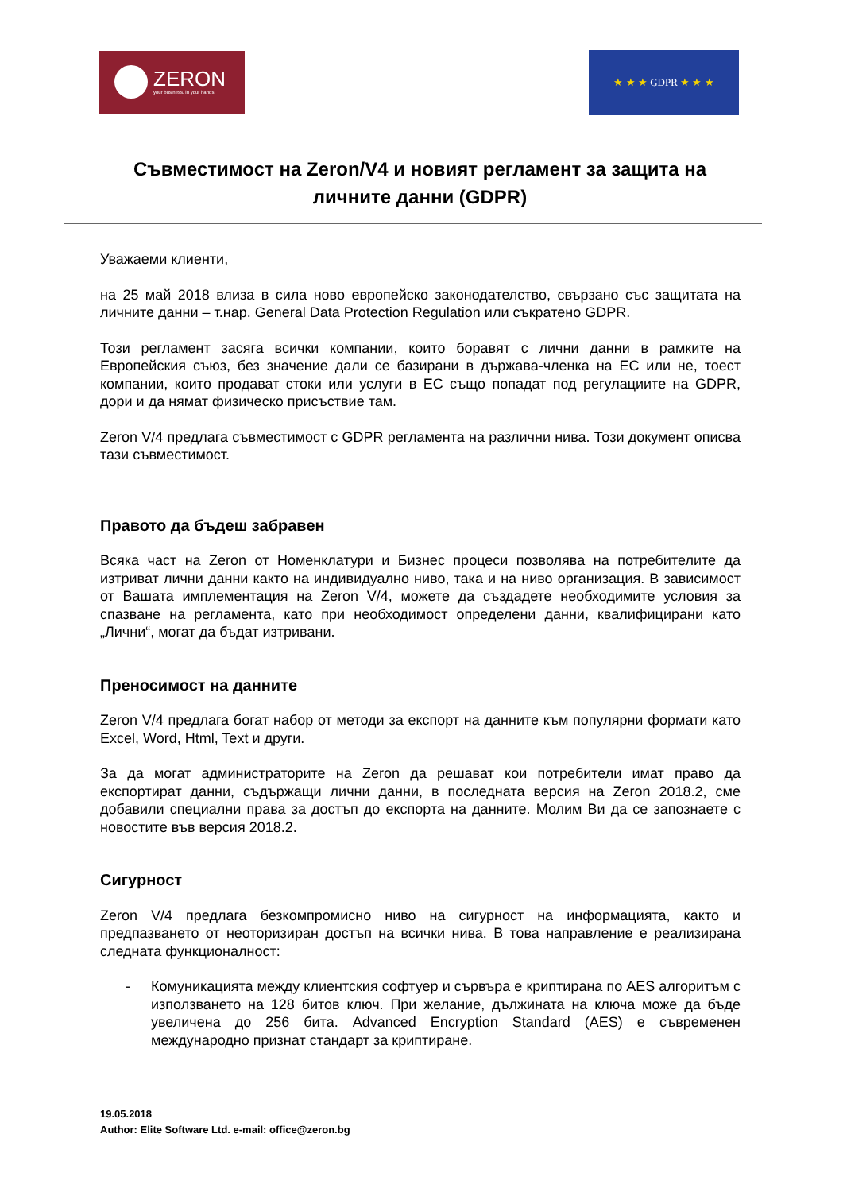ZERON
your business. in your hands
★ ★ ★ GDPR ★ ★ ★
Съвместимост на Zeron/V4 и новият регламент за защита на личните данни (GDPR)
Уважаеми клиенти,
на 25 май 2018 влиза в сила ново европейско законодателство, свързано със защитата на личните данни – т.нар. General Data Protection Regulation или съкратено GDPR.
Този регламент засяга всички компании, които боравят с лични данни в рамките на Европейския съюз, без значение дали се базирани в държава-членка на ЕС или не, тоест компании, които продават стоки или услуги в ЕС също попадат под регулациите на GDPR, дори и да нямат физическо присъствие там.
Zeron V/4 предлага съвместимост с GDPR регламента на различни нива. Този документ описва тази съвместимост.
Правото да бъдеш забравен
Всяка част на Zeron от Номенклатури и Бизнес процеси позволява на потребителите да изтриват лични данни както на индивидуално ниво, така и на ниво организация. В зависимост от Вашата имплементация на Zeron V/4, можете да създадете необходимите условия за спазване на регламента, като при необходимост определени данни, квалифицирани като „Лични“, могат да бъдат изтривани.
Преносимост на данните
Zeron V/4 предлага богат набор от методи за експорт на данните към популярни формати като Excel, Word, Html, Text и други.
За да могат администраторите на Zeron да решават кои потребители имат право да експортират данни, съдържащи лични данни, в последната версия на Zeron 2018.2, сме добавили специални права за достъп до експорта на данните. Молим Ви да се запознаете с новостите във версия 2018.2.
Сигурност
Zeron V/4 предлага безкомпромисно ниво на сигурност на информацията, както и предпазването от неоторизиран достъп на всички нива. В това направление е реализирана следната функционалност:
- Комуникацията между клиентския софтуер и сървъра е криптирана по AES алгоритъм с използването на 128 битов ключ. При желание, дължината на ключа може да бъде увеличена до 256 бита. Advanced Encryption Standard (AES) е съвременен международно признат стандарт за криптиране.
19.05.2018
Author: Elite Software Ltd. e-mail: office@zeron.bg